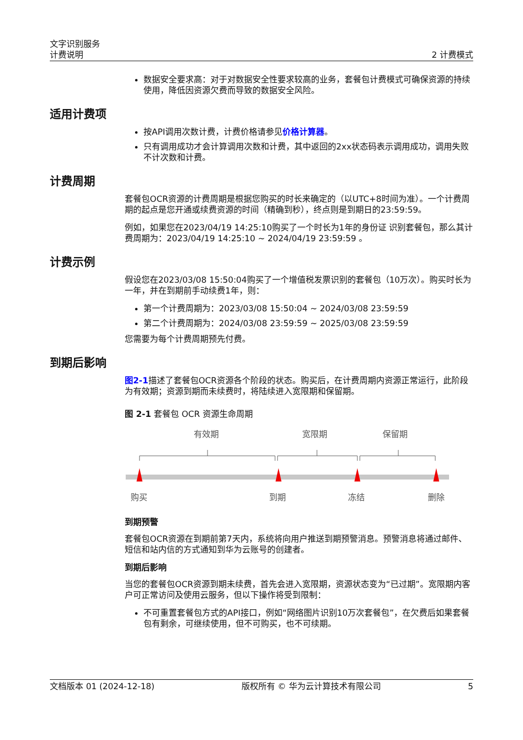文字识别服务
计费说明
2 计费模式
数据安全要求高：对于对数据安全性要求较高的业务，套餐包计费模式可确保资源的持续使用，降低因资源欠费而导致的数据安全风险。
适用计费项
按API调用次数计费，计费价格请参见价格计算器。
只有调用成功才会计算调用次数和计费，其中返回的2xx状态码表示调用成功，调用失败不计次数和计费。
计费周期
套餐包OCR资源的计费周期是根据您购买的时长来确定的（以UTC+8时间为准）。一个计费周期的起点是您开通或续费资源的时间（精确到秒），终点则是到期日的23:59:59。
例如，如果您在2023/04/19 14:25:10购买了一个时长为1年的身份证 识别套餐包，那么其计费周期为：2023/04/19 14:25:10 ~ 2024/04/19 23:59:59 。
计费示例
假设您在2023/03/08 15:50:04购买了一个增值税发票识别的套餐包（10万次）。购买时长为一年，并在到期前手动续费1年，则：
第一个计费周期为：2023/03/08 15:50:04 ~ 2024/03/08 23:59:59
第二个计费周期为：2024/03/08 23:59:59 ~ 2025/03/08 23:59:59
您需要为每个计费周期预先付费。
到期后影响
图2-1描述了套餐包OCR资源各个阶段的状态。购买后，在计费周期内资源正常运行，此阶段为有效期；资源到期而未续费时，将陆续进入宽限期和保留期。
图 2-1 套餐包 OCR 资源生命周期
有效期
宽限期
保留期
购买
到期
冻结
删除
到期预警
套餐包OCR资源在到期前第7天内，系统将向用户推送到期预警消息。预警消息将通过邮件、短信和站内信的方式通知到华为云账号的创建者。
到期后影响
当您的套餐包OCR资源到期未续费，首先会进入宽限期，资源状态变为“已过期”。宽限期内客户可正常访问及使用云服务，但以下操作将受到限制：
不可重置套餐包方式的API接口，例如“网络图片识别10万次套餐包”，在欠费后如果套餐包有剩余，可继续使用，但不可购买，也不可续期。
文档版本 01 (2024-12-18) 版权所有 © 华为云计算技术有限公司 5